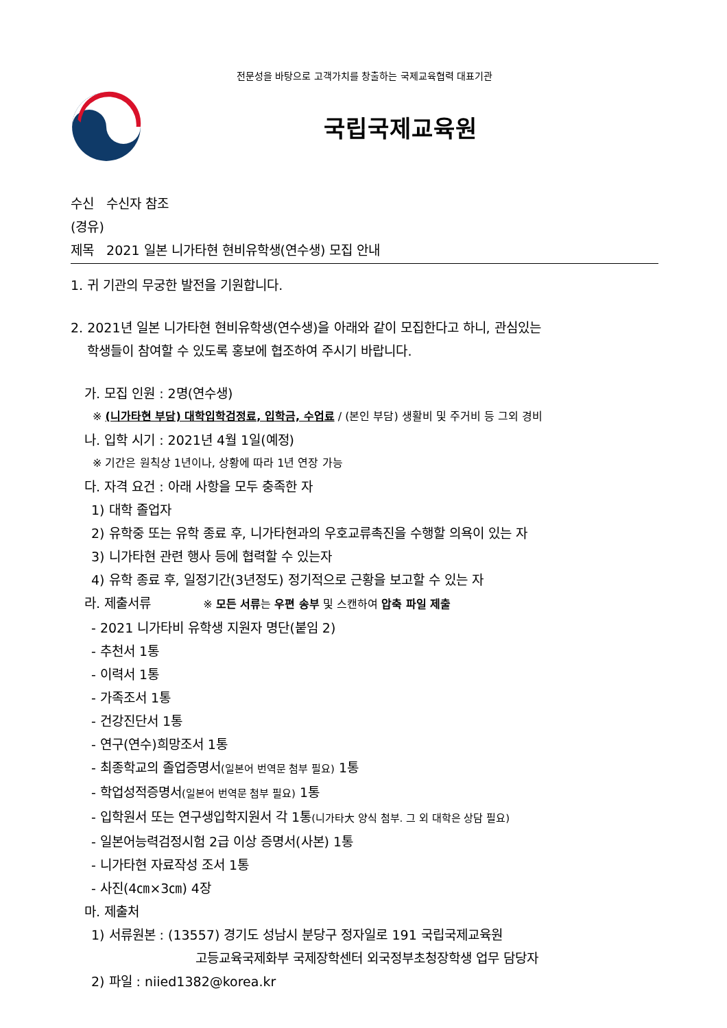전문성을 바탕으로 고객가치를 창출하는 국제교육협력 대표기관
국립국제교육원
수신 수신자 참조
(경유)
제목 2021 일본 니가타현 현비유학생(연수생) 모집 안내
1. 귀 기관의 무궁한 발전을 기원합니다.
2. 2021년 일본 니가타현 현비유학생(연수생)을 아래와 같이 모집한다고 하니, 관심있는
학생들이 참여할 수 있도록 홍보에 협조하여 주시기 바랍니다.
가. 모집 인원 : 2명(연수생)
※ (니가타현 부담) 대학입학검정료, 입학금, 수업료 / (본인 부담) 생활비 및 주거비 등 그외 경비
나. 입학 시기 : 2021년 4월 1일(예정)
※ 기간은 원칙상 1년이나, 상황에 따라 1년 연장 가능
다. 자격 요건 : 아래 사항을 모두 충족한 자
1) 대학 졸업자
2) 유학중 또는 유학 종료 후, 니가타현과의 우호교류촉진을 수행할 의욕이 있는 자
3) 니가타현 관련 행사 등에 협력할 수 있는자
4) 유학 종료 후, 일정기간(3년정도) 정기적으로 근황을 보고할 수 있는 자
라. 제출서류 ※ 모든 서류는 우편 송부 및 스캔하여 압축 파일 제출
- 2021 니가타비 유학생 지원자 명단(붙임 2)
- 추천서 1통
- 이력서 1통
- 가족조서 1통
- 건강진단서 1통
- 연구(연수)희망조서 1통
- 최종학교의 졸업증명서(일본어 번역문 첨부 필요) 1통
- 학업성적증명서(일본어 번역문 첨부 필요) 1통
- 입학원서 또는 연구생입학지원서 각 1통(니가타大 양식 첨부. 그 외 대학은 상담 필요)
- 일본어능력검정시험 2급 이상 증명서(사본) 1통
- 니가타현 자료작성 조서 1통
- 사진(4㎝×3㎝) 4장
마. 제출처
1) 서류원본 : (13557) 경기도 성남시 분당구 정자일로 191 국립국제교육원
고등교육국제화부 국제장학센터 외국정부초청장학생 업무 담당자
2) 파일 : niied1382@korea.kr